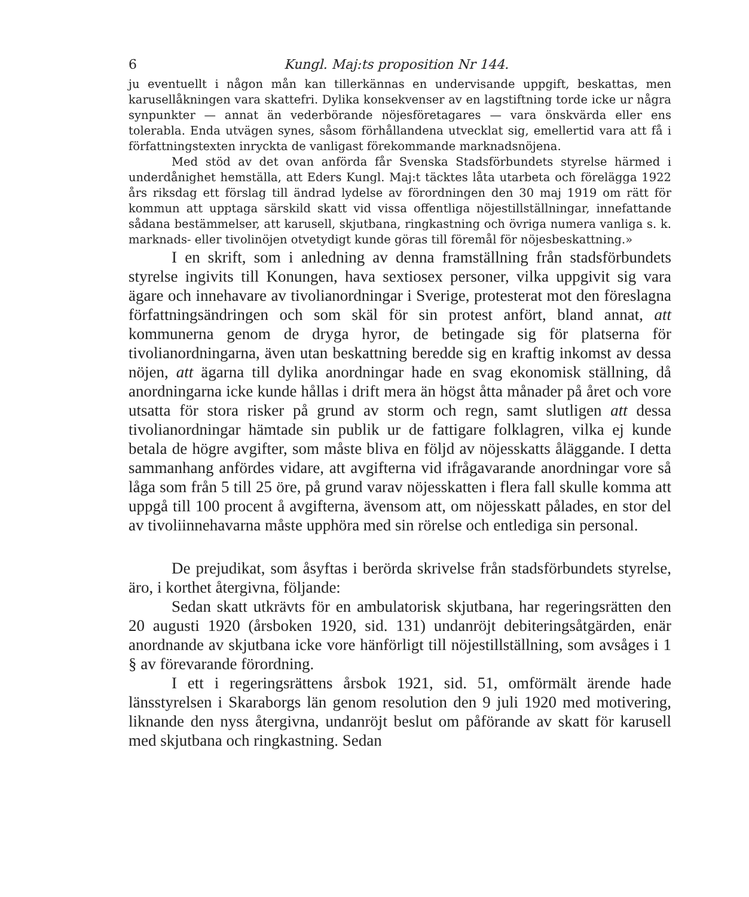6 Kungl. Maj:ts proposition Nr 144.
ju eventuellt i någon mån kan tillerkännas en undervisande uppgift, beskattas, men karusellåkningen vara skattefri. Dylika konsekvenser av en lagstiftning torde icke ur några synpunkter — annat än vederbörande nöjesföretagares — vara önskvärda eller ens tolerabla. Enda utvägen synes, såsom förhållandena utvecklat sig, emellertid vara att få i författningstexten inryckta de vanligast förekommande marknadsnöjena.
Med stöd av det ovan anförda får Svenska Stadsförbundets styrelse härmed i underdånighet hemställa, att Eders Kungl. Maj:t täcktes låta utarbeta och förelägga 1922 års riksdag ett förslag till ändrad lydelse av förordningen den 30 maj 1919 om rätt för kommun att upptaga särskild skatt vid vissa offentliga nöjestillställningar, innefattande sådana bestämmelser, att karusell, skjutbana, ringkastning och övriga numera vanliga s. k. marknads- eller tivolinöjen otvetydigt kunde göras till föremål för nöjesbeskattning.»
I en skrift, som i anledning av denna framställning från stadsförbundets styrelse ingivits till Konungen, hava sextiosex personer, vilka uppgivit sig vara ägare och innehavare av tivolianordningar i Sverige, protesterat mot den föreslagna författningsändringen och som skäl för sin protest anfört, bland annat, att kommunerna genom de dryga hyror, de betingade sig för platserna för tivolianordningarna, även utan beskattning beredde sig en kraftig inkomst av dessa nöjen, att ägarna till dylika anordningar hade en svag ekonomisk ställning, då anordningarna icke kunde hållas i drift mera än högst åtta månader på året och vore utsatta för stora risker på grund av storm och regn, samt slutligen att dessa tivolianordningar hämtade sin publik ur de fattigare folklagren, vilka ej kunde betala de högre avgifter, som måste bliva en följd av nöjesskatts åläggande. I detta sammanhang anfördes vidare, att avgifterna vid ifrågavarande anordningar vore så låga som från 5 till 25 öre, på grund varav nöjesskatten i flera fall skulle komma att uppgå till 100 procent å avgifterna, ävensom att, om nöjesskatt pålades, en stor del av tivoliinnehavarna måste upphöra med sin rörelse och entlediga sin personal.
De prejudikat, som åsyftas i berörda skrivelse från stadsförbundets styrelse, äro, i korthet återgivna, följande:
Sedan skatt utkrävts för en ambulatorisk skjutbana, har regeringsrätten den 20 augusti 1920 (årsboken 1920, sid. 131) undanröjt debiteringsåtgärden, enär anordnande av skjutbana icke vore hänförligt till nöjestillställning, som avsåges i 1 § av förevarande förordning.
I ett i regeringsrättens årsbok 1921, sid. 51, omförmält ärende hade länsstyrelsen i Skaraborgs län genom resolution den 9 juli 1920 med motivering, liknande den nyss återgivna, undanröjt beslut om påförande av skatt för karusell med skjutbana och ringkastning. Sedan